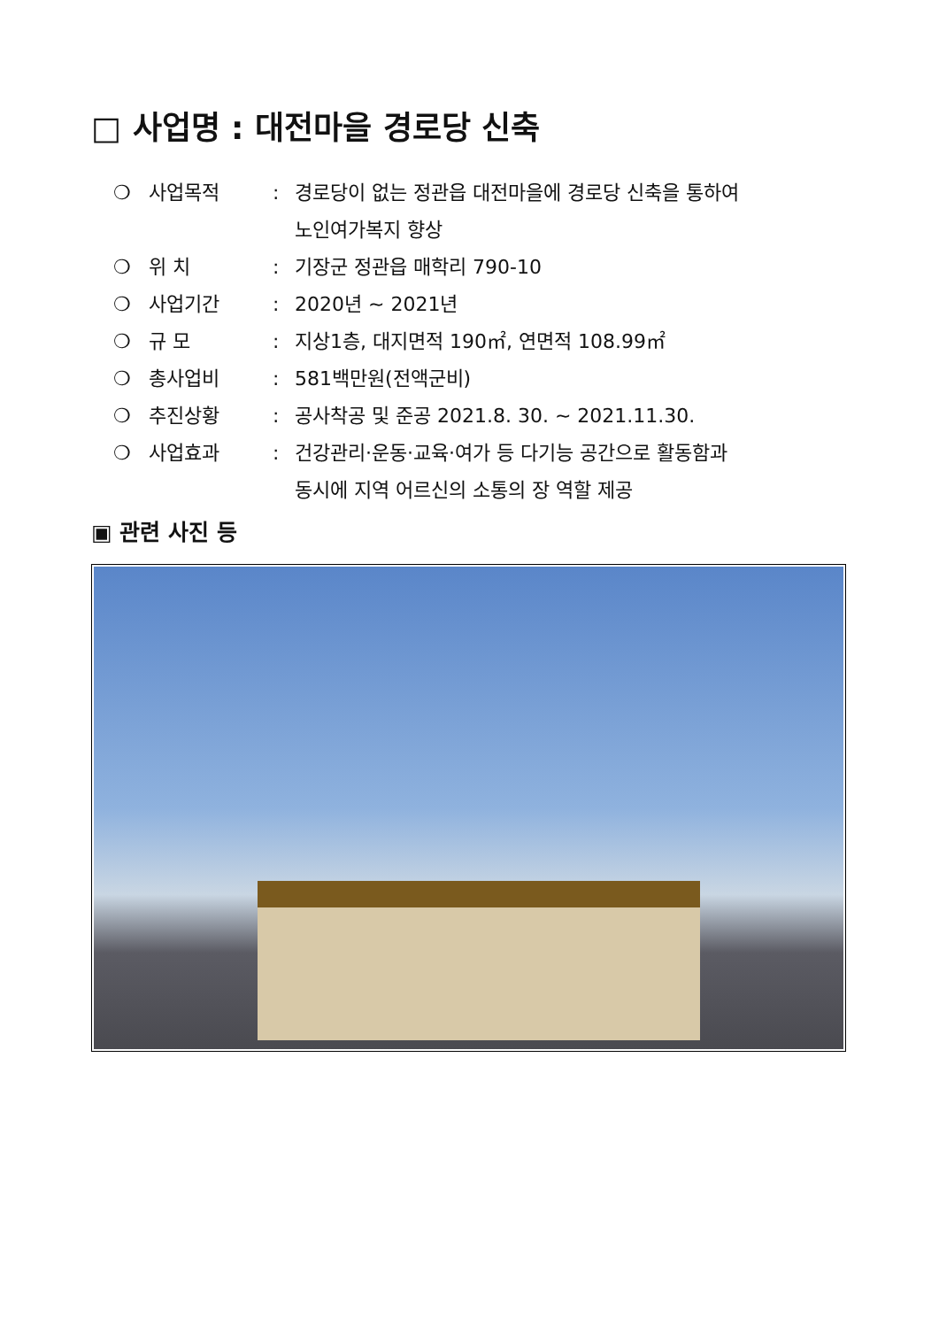□ 사업명 : 대전마을 경로당 신축
❍ 사업목적: 경로당이 없는 정관읍 대전마을에 경로당 신축을 통하여
노인여가복지 향상
❍ 위 치: 기장군 정관읍 매학리 790-10
❍ 사업기간: 2020년 ~ 2021년
❍ 규 모: 지상1층, 대지면적 190㎡, 연면적 108.99㎡
❍ 총사업비: 581백만원(전액군비)
❍ 추진상황: 공사착공 및 준공 2021.8. 30. ~ 2021.11.30.
❍ 사업효과: 건강관리·운동·교육·여가 등 다기능 공간으로 활동함과
동시에 지역 어르신의 소통의 장 역할 제공
▣ 관련 사진 등